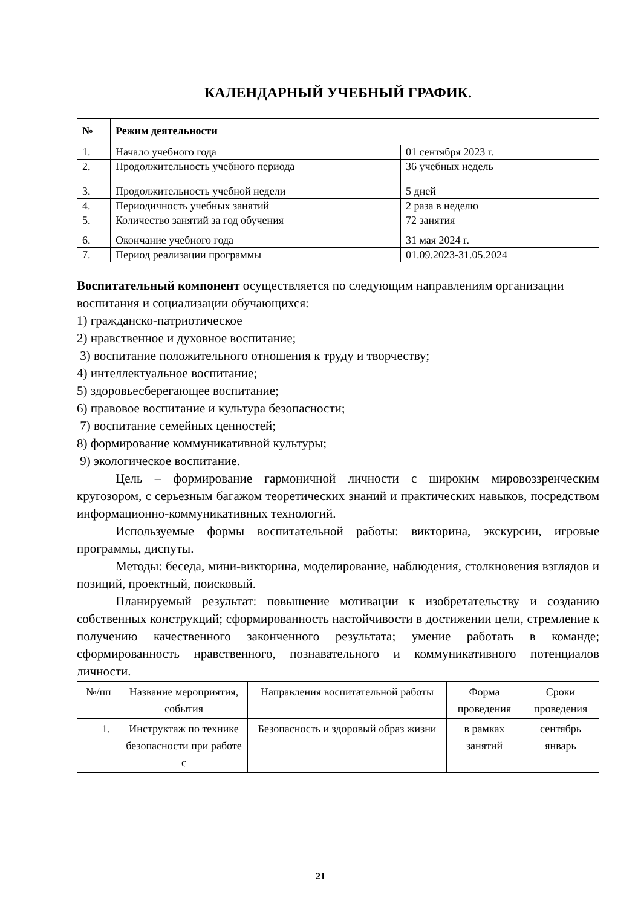КАЛЕНДАРНЫЙ УЧЕБНЫЙ ГРАФИК.
| № | Режим деятельности | |
| --- | --- | --- |
| 1. | Начало учебного года | 01 сентября 2023 г. |
| 2. | Продолжительность учебного периода | 36 учебных недель |
| 3. | Продолжительность учебной недели | 5 дней |
| 4. | Периодичность учебных занятий | 2 раза в неделю |
| 5. | Количество занятий за год обучения | 72 занятия |
| 6. | Окончание учебного года | 31 мая 2024 г. |
| 7. | Период реализации программы | 01.09.2023-31.05.2024 |
Воспитательный компонент осуществляется по следующим направлениям организации воспитания и социализации обучающихся:
1) гражданско-патриотическое
2) нравственное и духовное воспитание;
3) воспитание положительного отношения к труду и творчеству;
4) интеллектуальное воспитание;
5) здоровьесберегающее воспитание;
6) правовое воспитание и культура безопасности;
7) воспитание семейных ценностей;
8) формирование коммуникативной культуры;
9) экологическое воспитание.
Цель – формирование гармоничной личности с широким мировоззренческим кругозором, с серьезным багажом теоретических знаний и практических навыков, посредством информационно-коммуникативных технологий.
Используемые формы воспитательной работы: викторина, экскурсии, игровые программы, диспуты.
Методы: беседа, мини-викторина, моделирование, наблюдения, столкновения взглядов и позиций, проектный, поисковый.
Планируемый результат: повышение мотивации к изобретательству и созданию собственных конструкций; сформированность настойчивости в достижении цели, стремление к получению качественного законченного результата; умение работать в команде; сформированность нравственного, познавательного и коммуникативного потенциалов личности.
| №/пп | Название мероприятия, события | Направления воспитательной работы | Форма проведения | Сроки проведения |
| 1. | Инструктаж по технике безопасности при работе с | Безопасность и здоровый образ жизни | в рамках занятий | сентябрь январь |
21